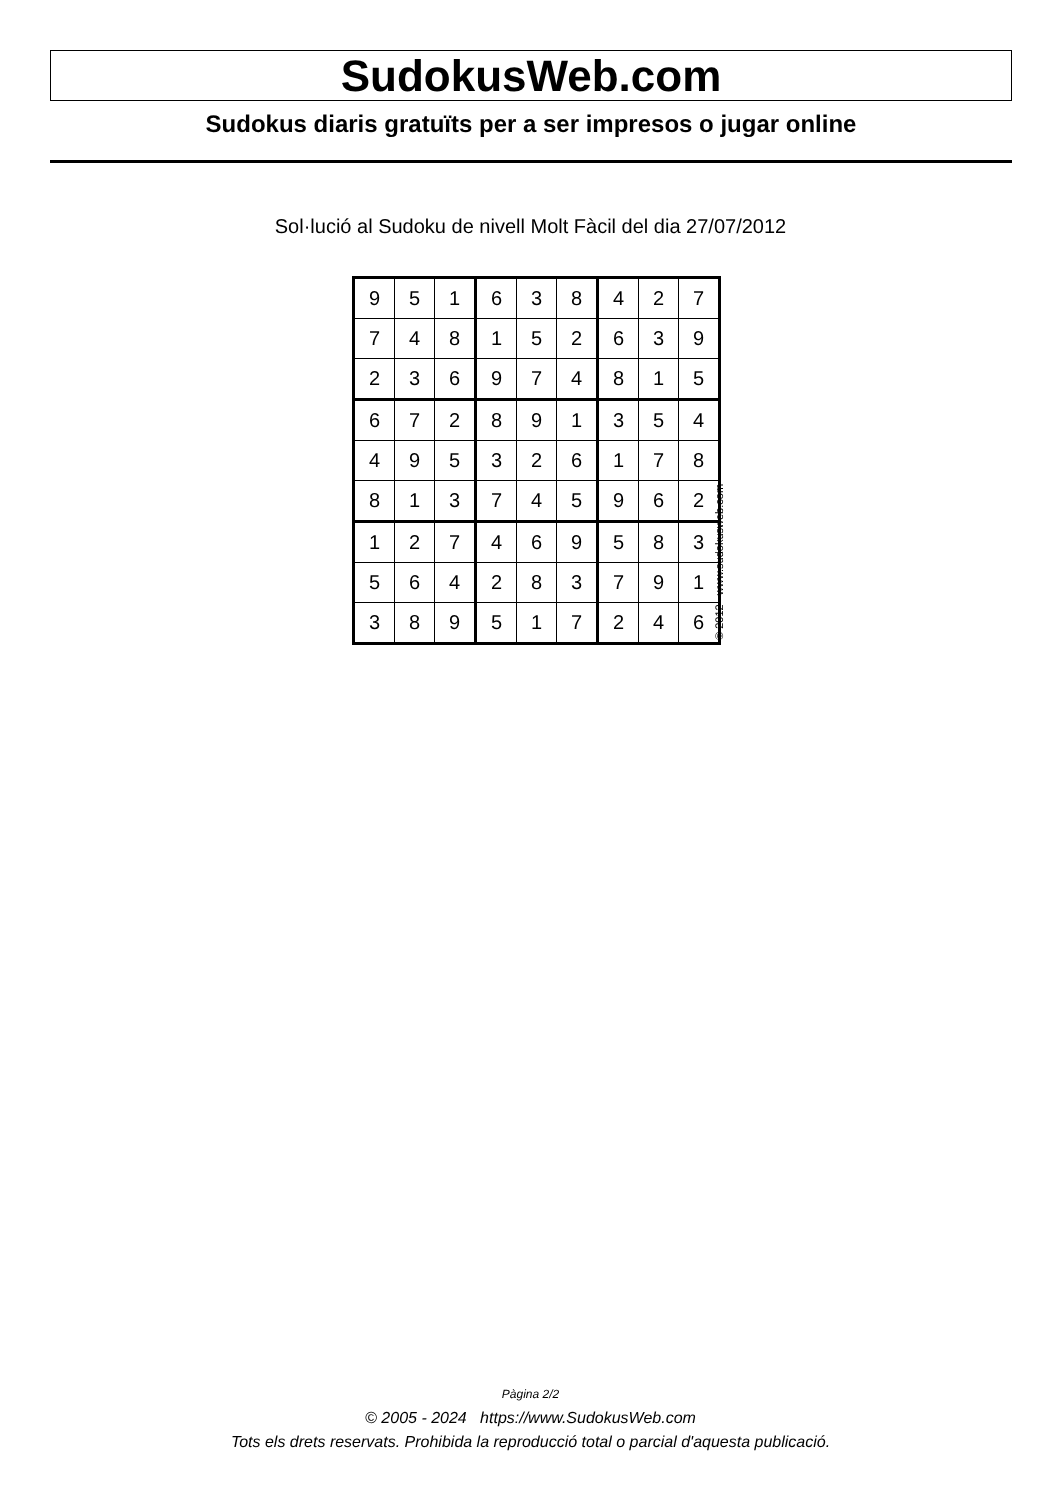SudokusWeb.com
Sudokus diaris gratuïts per a ser impresos o jugar online
Sol·lució al Sudoku de nivell Molt Fàcil del dia 27/07/2012
| 9 | 5 | 1 | 6 | 3 | 8 | 4 | 2 | 7 |
| 7 | 4 | 8 | 1 | 5 | 2 | 6 | 3 | 9 |
| 2 | 3 | 6 | 9 | 7 | 4 | 8 | 1 | 5 |
| 6 | 7 | 2 | 8 | 9 | 1 | 3 | 5 | 4 |
| 4 | 9 | 5 | 3 | 2 | 6 | 1 | 7 | 8 |
| 8 | 1 | 3 | 7 | 4 | 5 | 9 | 6 | 2 |
| 1 | 2 | 7 | 4 | 6 | 9 | 5 | 8 | 3 |
| 5 | 6 | 4 | 2 | 8 | 3 | 7 | 9 | 1 |
| 3 | 8 | 9 | 5 | 1 | 7 | 2 | 4 | 6 |
© 2012 www.sudokusweb.com
Pàgina 2/2
© 2005 - 2024 https://www.SudokusWeb.com
Tots els drets reservats. Prohibida la reproducció total o parcial d'aquesta publicació.